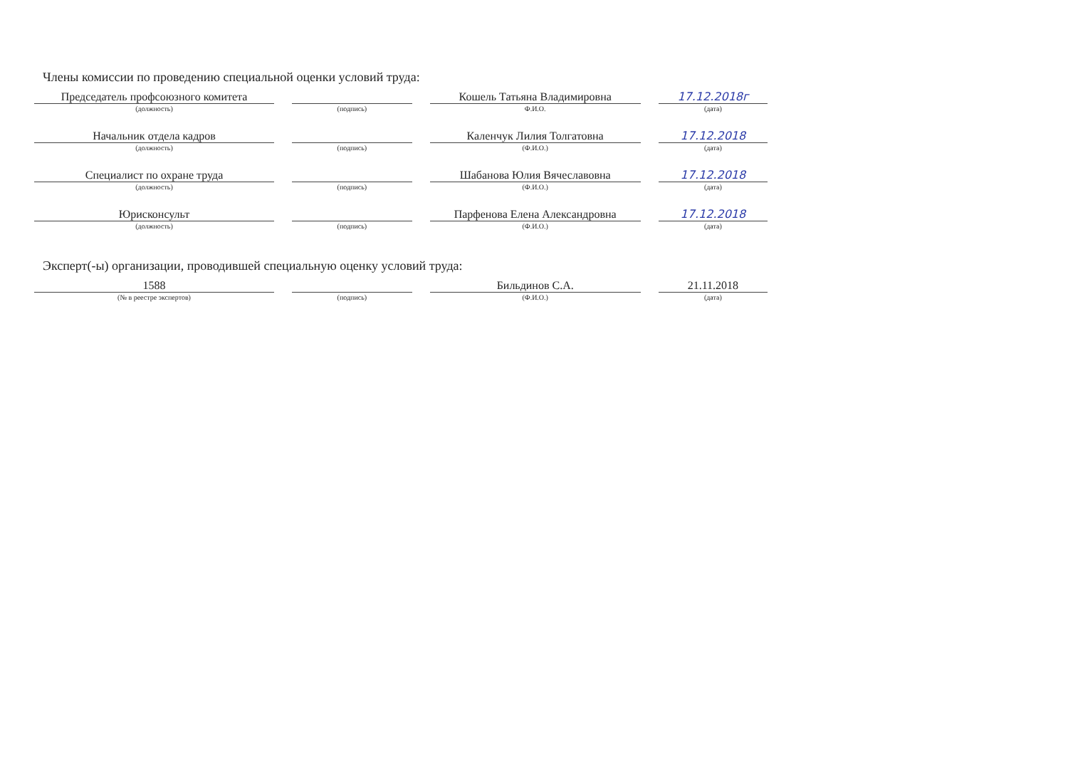Члены комиссии по проведению специальной оценки условий труда:
| Председатель профсоюзного комитета | | Кошель Татьяна Владимировна | 17.12.2018г |
| (должность) | (подпись) | Ф.И.О. | (дата) |
| Начальник отдела кадров | | Каленчук Лилия Толгатовна | 17.12.2018 |
| (должность) | (подпись) | (Ф.И.О.) | (дата) |
| Специалист по охране труда | | Шабанова Юлия Вячеславовна | 17.12.2018 |
| (должность) | (подпись) | (Ф.И.О.) | (дата) |
| Юрисконсульт | | Парфенова Елена Александровна | 17.12.2018 |
| (должность) | (подпись) | (Ф.И.О.) | (дата) |
Эксперт(-ы) организации, проводившей специальную оценку условий труда:
| 1588 | | Бильдинов С.А. | 21.11.2018 |
| (№ в реестре экспертов) | (подпись) | (Ф.И.О.) | (дата) |